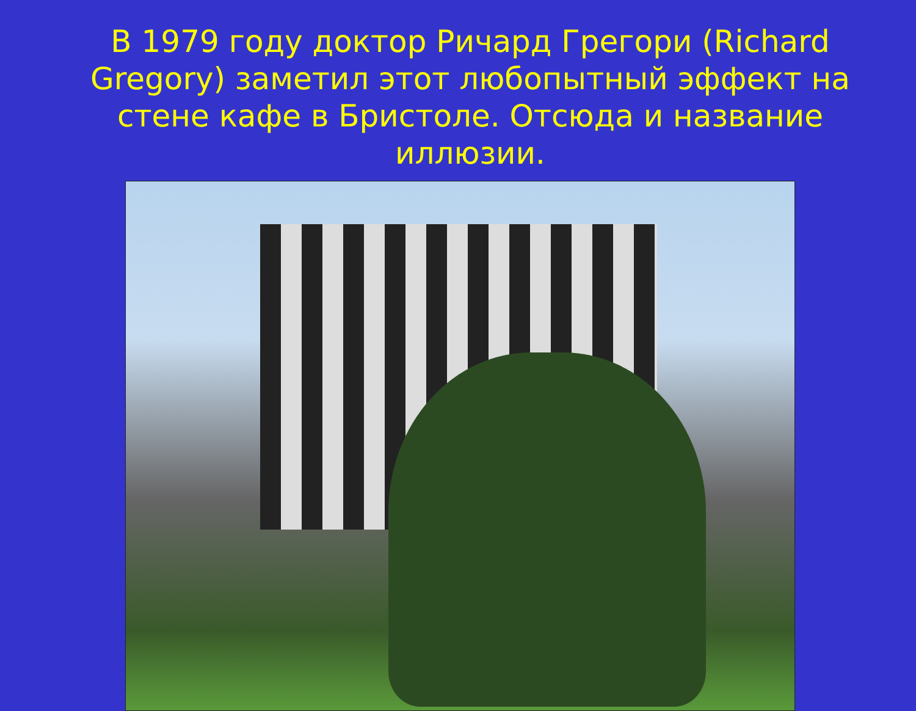В 1979 году доктор Ричард Грегори (Richard Gregory) заметил этот любопытный эффект на стене кафе в Бристоле. Отсюда и название иллюзии.